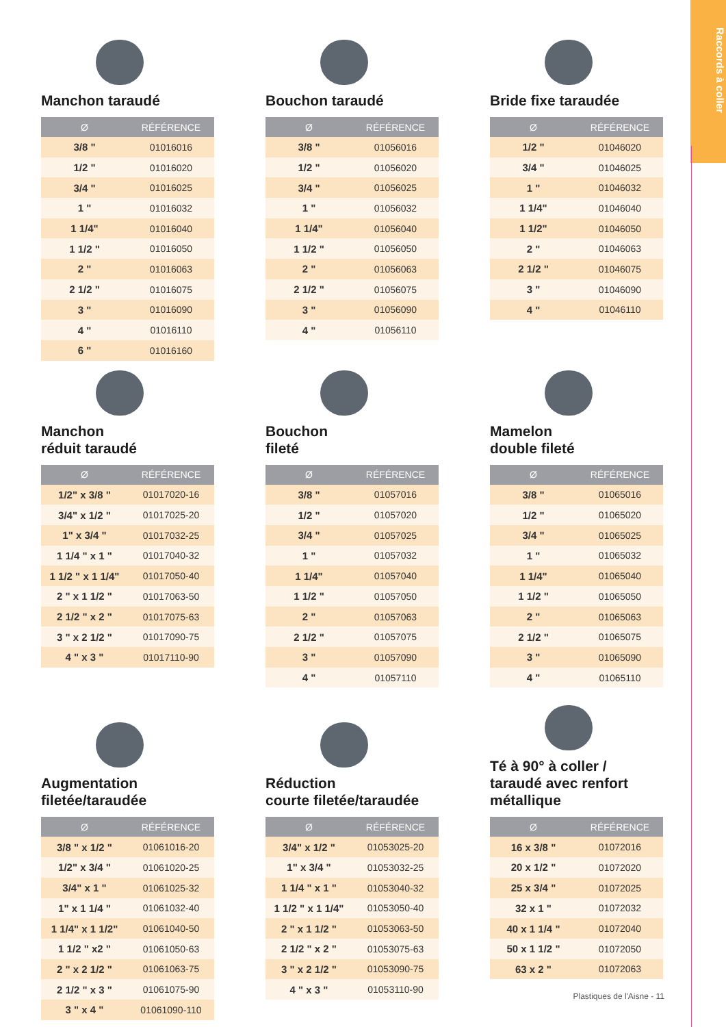Raccords à coller
Manchon taraudé
Bouchon taraudé
Bride fixe taraudée
| Ø | RÉFÉRENCE |
| --- | --- |
| 3/8 " | 01016016 |
| 1/2 " | 01016020 |
| 3/4 " | 01016025 |
| 1 " | 01016032 |
| 1 1/4" | 01016040 |
| 1 1/2 " | 01016050 |
| 2 " | 01016063 |
| 2 1/2 " | 01016075 |
| 3 " | 01016090 |
| 4 " | 01016110 |
| 6 " | 01016160 |
| Ø | RÉFÉRENCE |
| --- | --- |
| 3/8 " | 01056016 |
| 1/2 " | 01056020 |
| 3/4 " | 01056025 |
| 1 " | 01056032 |
| 1 1/4" | 01056040 |
| 1 1/2 " | 01056050 |
| 2 " | 01056063 |
| 2 1/2 " | 01056075 |
| 3 " | 01056090 |
| 4 " | 01056110 |
| Ø | RÉFÉRENCE |
| --- | --- |
| 1/2 " | 01046020 |
| 3/4 " | 01046025 |
| 1 " | 01046032 |
| 1 1/4" | 01046040 |
| 1 1/2" | 01046050 |
| 2 " | 01046063 |
| 2 1/2 " | 01046075 |
| 3 " | 01046090 |
| 4 " | 01046110 |
Manchon
réduit taraudé
Bouchon
fileté
Mamelon
double fileté
| Ø | RÉFÉRENCE |
| --- | --- |
| 1/2" x 3/8 " | 01017020-16 |
| 3/4" x 1/2 " | 01017025-20 |
| 1" x 3/4 " | 01017032-25 |
| 1 1/4 " x 1 " | 01017040-32 |
| 1 1/2 " x 1 1/4" | 01017050-40 |
| 2 " x 1 1/2 " | 01017063-50 |
| 2 1/2 " x 2 " | 01017075-63 |
| 3 " x 2 1/2 " | 01017090-75 |
| 4 " x 3 " | 01017110-90 |
| Ø | RÉFÉRENCE |
| --- | --- |
| 3/8 " | 01057016 |
| 1/2 " | 01057020 |
| 3/4 " | 01057025 |
| 1 " | 01057032 |
| 1 1/4" | 01057040 |
| 1 1/2 " | 01057050 |
| 2 " | 01057063 |
| 2 1/2 " | 01057075 |
| 3 " | 01057090 |
| 4 " | 01057110 |
| Ø | RÉFÉRENCE |
| --- | --- |
| 3/8 " | 01065016 |
| 1/2 " | 01065020 |
| 3/4 " | 01065025 |
| 1 " | 01065032 |
| 1 1/4" | 01065040 |
| 1 1/2 " | 01065050 |
| 2 " | 01065063 |
| 2 1/2 " | 01065075 |
| 3 " | 01065090 |
| 4 " | 01065110 |
Augmentation
filetée/taraudée
Réduction
courte filetée/taraudée
Té à 90° à coller /
taraudé avec renfort
métallique
| Ø | RÉFÉRENCE |
| --- | --- |
| 3/8 " x 1/2 " | 01061016-20 |
| 1/2" x 3/4 " | 01061020-25 |
| 3/4" x 1 " | 01061025-32 |
| 1" x 1 1/4 " | 01061032-40 |
| 1 1/4" x 1 1/2" | 01061040-50 |
| 1 1/2 " x2 " | 01061050-63 |
| 2 " x 2 1/2 " | 01061063-75 |
| 2 1/2 " x 3 " | 01061075-90 |
| 3 " x 4 " | 01061090-110 |
| Ø | RÉFÉRENCE |
| --- | --- |
| 3/4" x 1/2 " | 01053025-20 |
| 1" x 3/4 " | 01053032-25 |
| 1 1/4 " x 1 " | 01053040-32 |
| 1 1/2 " x 1 1/4" | 01053050-40 |
| 2 " x 1 1/2 " | 01053063-50 |
| 2 1/2 " x 2 " | 01053075-63 |
| 3 " x 2 1/2 " | 01053090-75 |
| 4 " x 3 " | 01053110-90 |
| Ø | RÉFÉRENCE |
| --- | --- |
| 16 x 3/8 " | 01072016 |
| 20 x 1/2 " | 01072020 |
| 25 x 3/4 " | 01072025 |
| 32 x 1 " | 01072032 |
| 40 x 1 1/4 " | 01072040 |
| 50 x 1 1/2 " | 01072050 |
| 63 x 2 " | 01072063 |
Plastiques de l'Aisne - 11